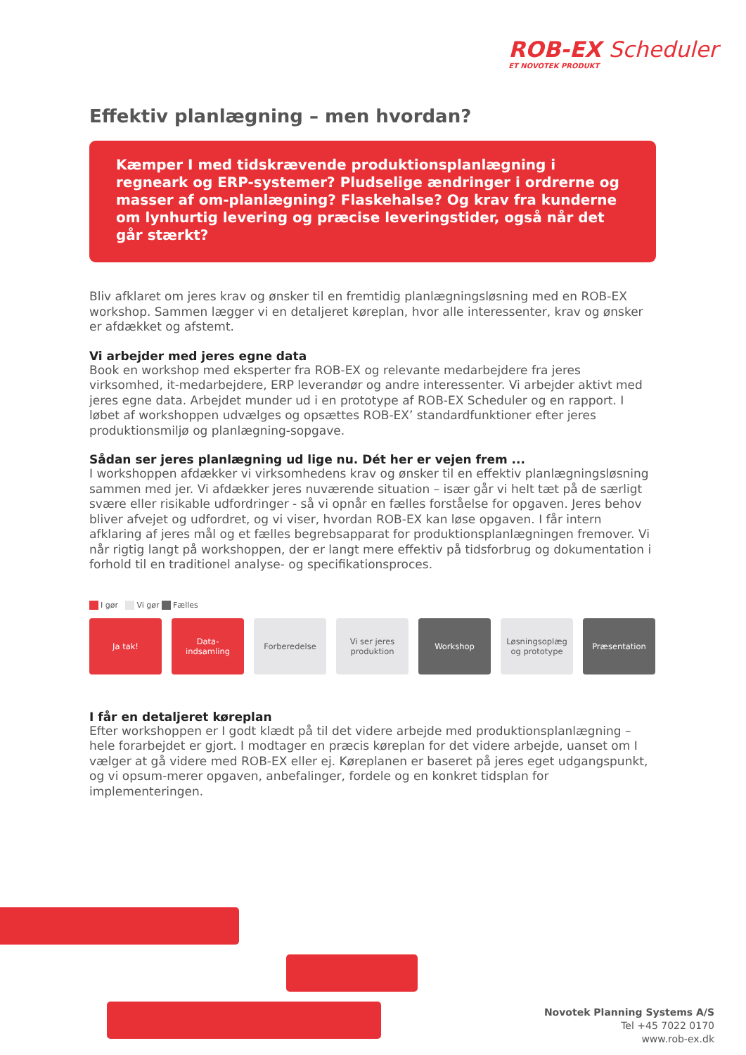ROB-EX Scheduler
ET NOVOTEK PRODUKT
Effektiv planlægning – men hvordan?
Kæmper I med tidskrævende produktionsplanlægning i regneark og ERP-systemer? Pludselige ændringer i ordrerne og masser af om-planlægning? Flaskehalse? Og krav fra kunderne om lynhurtig levering og præcise leveringstider, også når det går stærkt?
Bliv afklaret om jeres krav og ønsker til en fremtidig planlægningsløsning med en ROB-EX workshop. Sammen lægger vi en detaljeret køreplan, hvor alle interessenter, krav og ønsker er afdækket og afstemt.
Vi arbejder med jeres egne data
Book en workshop med eksperter fra ROB-EX og relevante medarbejdere fra jeres virksomhed, it-medarbejdere, ERP leverandør og andre interessenter. Vi arbejder aktivt med jeres egne data. Arbejdet munder ud i en prototype af ROB-EX Scheduler og en rapport. I løbet af workshoppen udvælges og opsættes ROB-EX’ standardfunktioner efter jeres produktionsmiljø og planlægning-sopgave.
Sådan ser jeres planlægning ud lige nu. Dét her er vejen frem ...
I workshoppen afdækker vi virksomhedens krav og ønsker til en effektiv planlægningsløsning sammen med jer. Vi afdækker jeres nuværende situation – især går vi helt tæt på de særligt svære eller risikable udfordringer - så vi opnår en fælles forståelse for opgaven. Jeres behov bliver afvejet og udfordret, og vi viser, hvordan ROB-EX kan løse opgaven. I får intern afklaring af jeres mål og et fælles begrebsapparat for produktionsplanlægningen fremover. Vi når rigtig langt på workshoppen, der er langt mere effektiv på tidsforbrug og dokumentation i forhold til en traditionel analyse- og specifikationsproces.
I gør Vi gør Fælles
Ja tak! Data-
indsamling
Forberedelse Vi ser jeres
produktion
Workshop Løsningsoplæg
og prototype
Præsentation
I får en detaljeret køreplan
Efter workshoppen er I godt klædt på til det videre arbejde med produktionsplanlægning – hele forarbejdet er gjort. I modtager en præcis køreplan for det videre arbejde, uanset om I vælger at gå videre med ROB-EX eller ej. Køreplanen er baseret på jeres eget udgangspunkt, og vi opsum-merer opgaven, anbefalinger, fordele og en konkret tidsplan for implementeringen.
Novotek Planning Systems A/S
Tel +45 7022 0170
www.rob-ex.dk